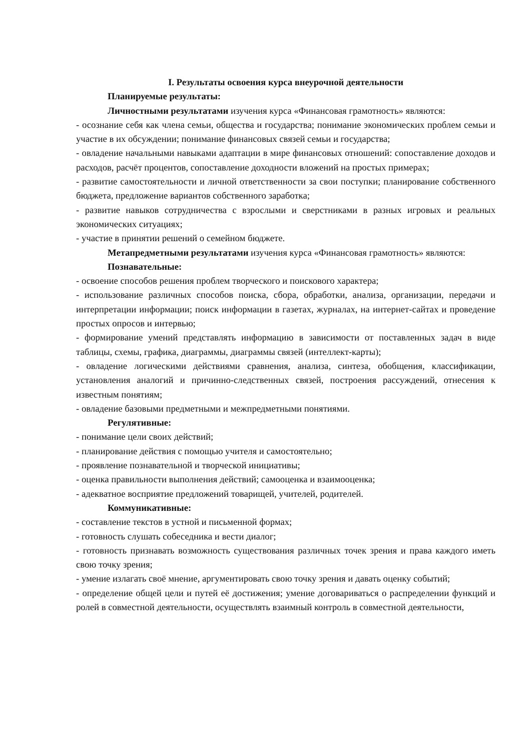I. Результаты освоения курса внеурочной деятельности
Планируемые результаты:
Личностными результатами изучения курса «Финансовая грамотность» являются:
- осознание себя как члена семьи, общества и государства; понимание экономических проблем семьи и участие в их обсуждении; понимание финансовых связей семьи и государства;
- овладение начальными навыками адаптации в мире финансовых отношений: сопоставление доходов и расходов, расчёт процентов, сопоставление доходности вложений на простых примерах;
- развитие самостоятельности и личной ответственности за свои поступки; планирование собственного бюджета, предложение вариантов собственного заработка;
- развитие навыков сотрудничества с взрослыми и сверстниками в разных игровых и реальных экономических ситуациях;
- участие в принятии решений о семейном бюджете.
Метапредметными результатами изучения курса «Финансовая грамотность» являются:
Познавательные:
- освоение способов решения проблем творческого и поискового характера;
- использование различных способов поиска, сбора, обработки, анализа, организации, передачи и интерпретации информации; поиск информации в газетах, журналах, на интернет-сайтах и проведение простых опросов и интервью;
- формирование умений представлять информацию в зависимости от поставленных задач в виде таблицы, схемы, графика, диаграммы, диаграммы связей (интеллект-карты);
- овладение логическими действиями сравнения, анализа, синтеза, обобщения, классификации, установления аналогий и причинно-следственных связей, построения рассуждений, отнесения к известным понятиям;
- овладение базовыми предметными и межпредметными понятиями.
Регулятивные:
- понимание цели своих действий;
- планирование действия с помощью учителя и самостоятельно;
- проявление познавательной и творческой инициативы;
- оценка правильности выполнения действий; самооценка и взаимооценка;
- адекватное восприятие предложений товарищей, учителей, родителей.
Коммуникативные:
- составление текстов в устной и письменной формах;
- готовность слушать собеседника и вести диалог;
- готовность признавать возможность существования различных точек зрения и права каждого иметь свою точку зрения;
- умение излагать своё мнение, аргументировать свою точку зрения и давать оценку событий;
- определение общей цели и путей её достижения; умение договариваться о распределении функций и ролей в совместной деятельности, осуществлять взаимный контроль в совместной деятельности,